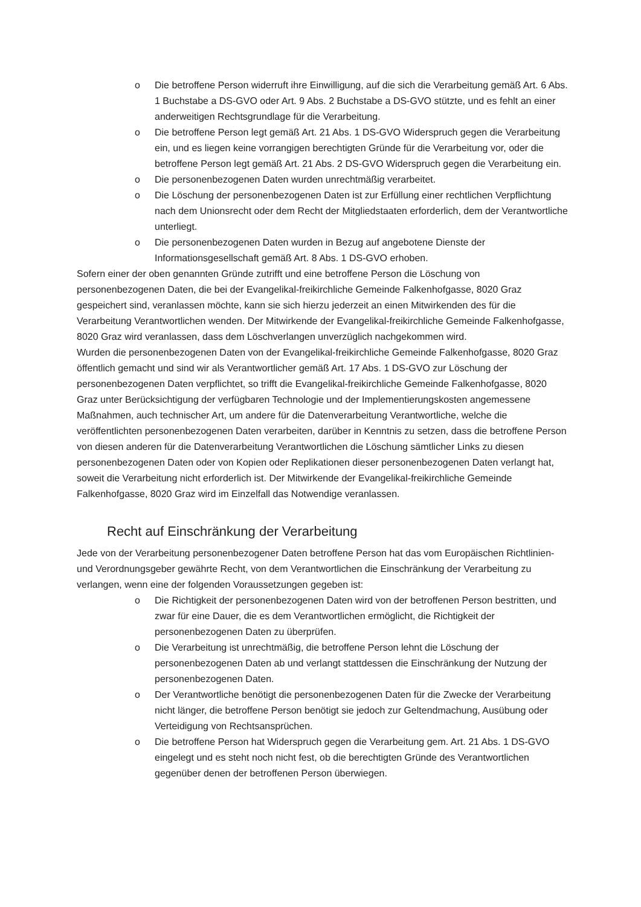o Die betroffene Person widerruft ihre Einwilligung, auf die sich die Verarbeitung gemäß Art. 6 Abs. 1 Buchstabe a DS-GVO oder Art. 9 Abs. 2 Buchstabe a DS-GVO stützte, und es fehlt an einer anderweitigen Rechtsgrundlage für die Verarbeitung.
o Die betroffene Person legt gemäß Art. 21 Abs. 1 DS-GVO Widerspruch gegen die Verarbeitung ein, und es liegen keine vorrangigen berechtigten Gründe für die Verarbeitung vor, oder die betroffene Person legt gemäß Art. 21 Abs. 2 DS-GVO Widerspruch gegen die Verarbeitung ein.
o Die personenbezogenen Daten wurden unrechtmäßig verarbeitet.
o Die Löschung der personenbezogenen Daten ist zur Erfüllung einer rechtlichen Verpflichtung nach dem Unionsrecht oder dem Recht der Mitgliedstaaten erforderlich, dem der Verantwortliche unterliegt.
o Die personenbezogenen Daten wurden in Bezug auf angebotene Dienste der Informationsgesellschaft gemäß Art. 8 Abs. 1 DS-GVO erhoben.
Sofern einer der oben genannten Gründe zutrifft und eine betroffene Person die Löschung von personenbezogenen Daten, die bei der Evangelikal-freikirchliche Gemeinde Falkenhofgasse, 8020 Graz gespeichert sind, veranlassen möchte, kann sie sich hierzu jederzeit an einen Mitwirkenden des für die Verarbeitung Verantwortlichen wenden. Der Mitwirkende der Evangelikal-freikirchliche Gemeinde Falkenhofgasse, 8020 Graz wird veranlassen, dass dem Löschverlangen unverzüglich nachgekommen wird.
Wurden die personenbezogenen Daten von der Evangelikal-freikirchliche Gemeinde Falkenhofgasse, 8020 Graz öffentlich gemacht und sind wir als Verantwortlicher gemäß Art. 17 Abs. 1 DS-GVO zur Löschung der personenbezogenen Daten verpflichtet, so trifft die Evangelikal-freikirchliche Gemeinde Falkenhofgasse, 8020 Graz unter Berücksichtigung der verfügbaren Technologie und der Implementierungskosten angemessene Maßnahmen, auch technischer Art, um andere für die Datenverarbeitung Verantwortliche, welche die veröffentlichten personenbezogenen Daten verarbeiten, darüber in Kenntnis zu setzen, dass die betroffene Person von diesen anderen für die Datenverarbeitung Verantwortlichen die Löschung sämtlicher Links zu diesen personenbezogenen Daten oder von Kopien oder Replikationen dieser personenbezogenen Daten verlangt hat, soweit die Verarbeitung nicht erforderlich ist. Der Mitwirkende der Evangelikal-freikirchliche Gemeinde Falkenhofgasse, 8020 Graz wird im Einzelfall das Notwendige veranlassen.
Recht auf Einschränkung der Verarbeitung
Jede von der Verarbeitung personenbezogener Daten betroffene Person hat das vom Europäischen Richtlinien- und Verordnungsgeber gewährte Recht, von dem Verantwortlichen die Einschränkung der Verarbeitung zu verlangen, wenn eine der folgenden Voraussetzungen gegeben ist:
o Die Richtigkeit der personenbezogenen Daten wird von der betroffenen Person bestritten, und zwar für eine Dauer, die es dem Verantwortlichen ermöglicht, die Richtigkeit der personenbezogenen Daten zu überprüfen.
o Die Verarbeitung ist unrechtmäßig, die betroffene Person lehnt die Löschung der personenbezogenen Daten ab und verlangt stattdessen die Einschränkung der Nutzung der personenbezogenen Daten.
o Der Verantwortliche benötigt die personenbezogenen Daten für die Zwecke der Verarbeitung nicht länger, die betroffene Person benötigt sie jedoch zur Geltendmachung, Ausübung oder Verteidigung von Rechtsansprüchen.
o Die betroffene Person hat Widerspruch gegen die Verarbeitung gem. Art. 21 Abs. 1 DS-GVO eingelegt und es steht noch nicht fest, ob die berechtigten Gründe des Verantwortlichen gegenüber denen der betroffenen Person überwiegen.